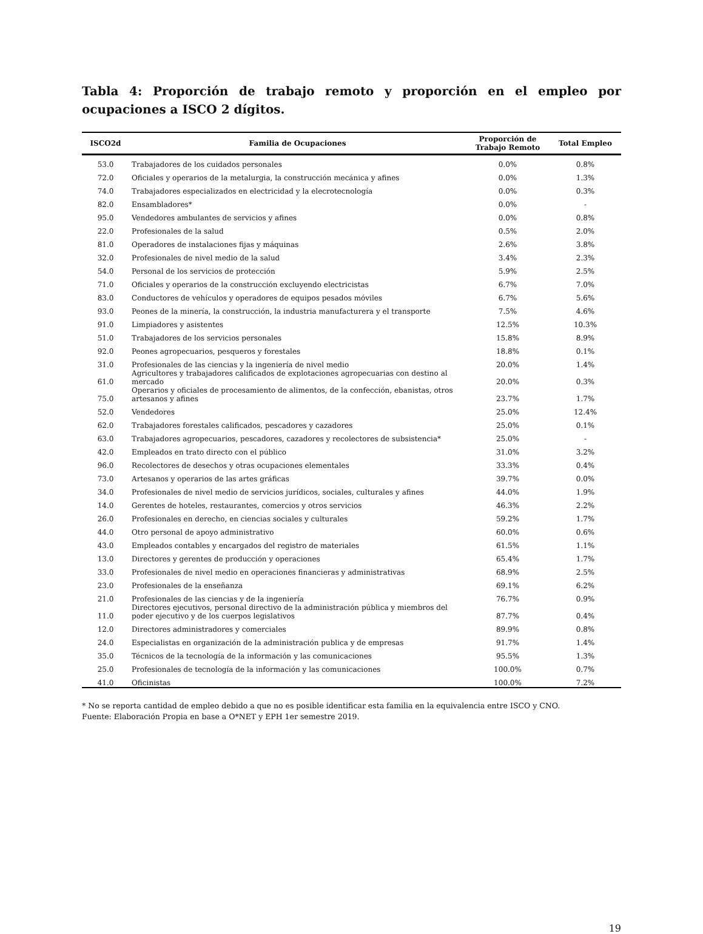Tabla 4: Proporción de trabajo remoto y proporción en el empleo por ocupaciones a ISCO 2 dígitos.
| ISCO2d | Familia de Ocupaciones | Proporción de Trabajo Remoto | Total Empleo |
| --- | --- | --- | --- |
| 53.0 | Trabajadores de los cuidados personales | 0.0% | 0.8% |
| 72.0 | Oficiales y operarios de la metalurgia, la construcción mecánica y afines | 0.0% | 1.3% |
| 74.0 | Trabajadores especializados en electricidad y la elecrotecnología | 0.0% | 0.3% |
| 82.0 | Ensambladores* | 0.0% | - |
| 95.0 | Vendedores ambulantes de servicios y afines | 0.0% | 0.8% |
| 22.0 | Profesionales de la salud | 0.5% | 2.0% |
| 81.0 | Operadores de instalaciones fijas y máquinas | 2.6% | 3.8% |
| 32.0 | Profesionales de nivel medio de la salud | 3.4% | 2.3% |
| 54.0 | Personal de los servicios de protección | 5.9% | 2.5% |
| 71.0 | Oficiales y operarios de la construcción excluyendo electricistas | 6.7% | 7.0% |
| 83.0 | Conductores de vehículos y operadores de equipos pesados móviles | 6.7% | 5.6% |
| 93.0 | Peones de la minería, la construcción, la industria manufacturera y el transporte | 7.5% | 4.6% |
| 91.0 | Limpiadores y asistentes | 12.5% | 10.3% |
| 51.0 | Trabajadores de los servicios personales | 15.8% | 8.9% |
| 92.0 | Peones agropecuarios, pesqueros y forestales | 18.8% | 0.1% |
| 31.0 | Profesionales de las ciencias y la ingeniería de nivel medio | 20.0% | 1.4% |
| 61.0 | Agricultores y trabajadores calificados de explotaciones agropecuarias con destino al mercado | 20.0% | 0.3% |
| 75.0 | Operarios y oficiales de procesamiento de alimentos, de la confección, ebanistas, otros artesanos y afines | 23.7% | 1.7% |
| 52.0 | Vendedores | 25.0% | 12.4% |
| 62.0 | Trabajadores forestales calificados, pescadores y cazadores | 25.0% | 0.1% |
| 63.0 | Trabajadores agropecuarios, pescadores, cazadores y recolectores de subsistencia* | 25.0% | - |
| 42.0 | Empleados en trato directo con el público | 31.0% | 3.2% |
| 96.0 | Recolectores de desechos y otras ocupaciones elementales | 33.3% | 0.4% |
| 73.0 | Artesanos y operarios de las artes gráficas | 39.7% | 0.0% |
| 34.0 | Profesionales de nivel medio de servicios jurídicos, sociales, culturales y afines | 44.0% | 1.9% |
| 14.0 | Gerentes de hoteles, restaurantes, comercios y otros servicios | 46.3% | 2.2% |
| 26.0 | Profesionales en derecho, en ciencias sociales y culturales | 59.2% | 1.7% |
| 44.0 | Otro personal de apoyo administrativo | 60.0% | 0.6% |
| 43.0 | Empleados contables y encargados del registro de materiales | 61.5% | 1.1% |
| 13.0 | Directores y gerentes de producción y operaciones | 65.4% | 1.7% |
| 33.0 | Profesionales de nivel medio en operaciones financieras y administrativas | 68.9% | 2.5% |
| 23.0 | Profesionales de la enseñanza | 69.1% | 6.2% |
| 21.0 | Profesionales de las ciencias y de la ingeniería | 76.7% | 0.9% |
| 11.0 | Directores ejecutivos, personal directivo de la administración pública y miembros del poder ejecutivo y de los cuerpos legislativos | 87.7% | 0.4% |
| 12.0 | Directores administradores y comerciales | 89.9% | 0.8% |
| 24.0 | Especialistas en organización de la administración publica y de empresas | 91.7% | 1.4% |
| 35.0 | Técnicos de la tecnología de la información y las comunicaciones | 95.5% | 1.3% |
| 25.0 | Profesionales de tecnología de la información y las comunicaciones | 100.0% | 0.7% |
| 41.0 | Oficinistas | 100.0% | 7.2% |
* No se reporta cantidad de empleo debido a que no es posible identificar esta familia en la equivalencia entre ISCO y CNO.
Fuente: Elaboración Propia en base a O*NET y EPH 1er semestre 2019.
19